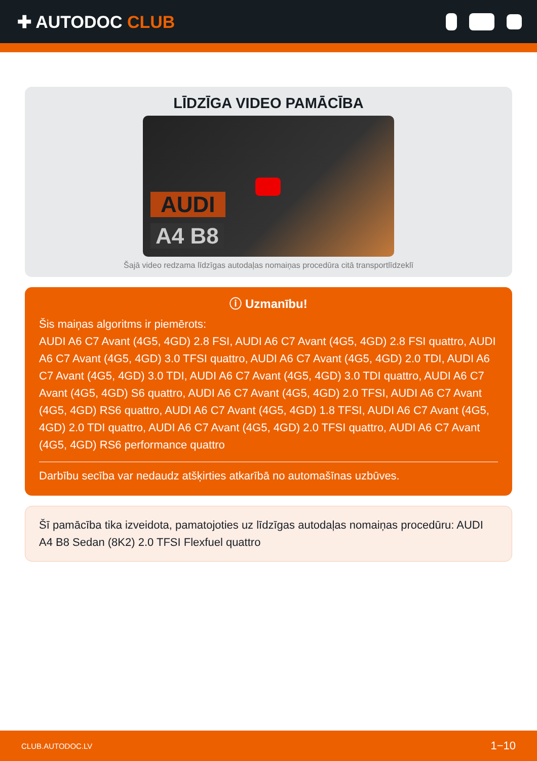✚ AUTODOC CLUB
LĪDZĪGA VIDEO PAMĀCĪBA
AUDI
A4 B8
Šajā video redzama līdzīgas autodaļas nomaiņas procedūra citā transportlīdzeklī
ⓘ Uzmanību!
Šis maiņas algoritms ir piemērots:
AUDI A6 C7 Avant (4G5, 4GD) 2.8 FSI, AUDI A6 C7 Avant (4G5, 4GD) 2.8 FSI quattro, AUDI A6 C7 Avant (4G5, 4GD) 3.0 TFSI quattro, AUDI A6 C7 Avant (4G5, 4GD) 2.0 TDI, AUDI A6 C7 Avant (4G5, 4GD) 3.0 TDI, AUDI A6 C7 Avant (4G5, 4GD) 3.0 TDI quattro, AUDI A6 C7 Avant (4G5, 4GD) S6 quattro, AUDI A6 C7 Avant (4G5, 4GD) 2.0 TFSI, AUDI A6 C7 Avant (4G5, 4GD) RS6 quattro, AUDI A6 C7 Avant (4G5, 4GD) 1.8 TFSI, AUDI A6 C7 Avant (4G5, 4GD) 2.0 TDI quattro, AUDI A6 C7 Avant (4G5, 4GD) 2.0 TFSI quattro, AUDI A6 C7 Avant (4G5, 4GD) RS6 performance quattro
Darbību secība var nedaudz atšķirties atkarībā no automašīnas uzbūves.
Šī pamācība tika izveidota, pamatojoties uz līdzīgas autodaļas nomaiņas procedūru: AUDI A4 B8 Sedan (8K2) 2.0 TFSI Flexfuel quattro
CLUB.AUTODOC.LV 1−10